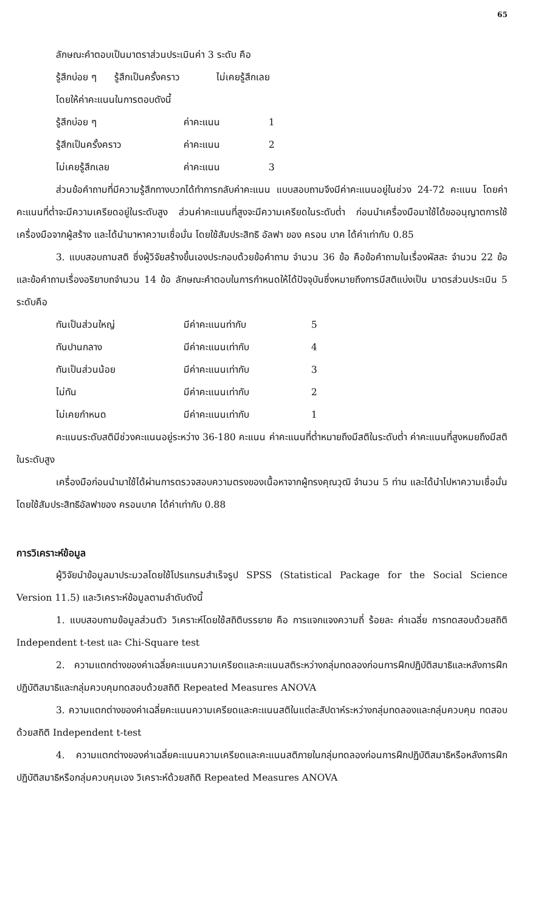65
ลักษณะคำตอบเป็นมาตราส่วนประเมินค่า 3 ระดับ คือ
รู้สึกบ่อย ๆ รู้สึกเป็นครั้งคราว ไม่เคยรู้สึกเลย
โดยให้ค่าคะแนนในการตอบดังนี้
| รู้สึกบ่อย ๆ | ค่าคะแนน | 1 |
| รู้สึกเป็นครั้งคราว | ค่าคะแนน | 2 |
| ไม่เคยรู้สึกเลย | ค่าคะแนน | 3 |
ส่วนข้อคำถามที่มีความรู้สึกทางบวกได้ทำการกลับค่าคะแนน แบบสอบถามจึงมีค่าคะแนนอยู่ในช่วง 24-72 คะแนน โดยค่าคะแนนที่ต่ำจะมีความเครียดอยู่ในระดับสูง ส่วนค่าคะแนนที่สูงจะมีความเครียดในระดับต่ำ ก่อนนำเครื่องมือมาใช้ได้ขออนุญาตการใช้เครื่องมือจากผู้สร้าง และได้นำมาหาความเชื่อมั่น โดยใช้สัมประสิทธิ อัลฟา ของ ครอน บาค ได้ค่าเท่ากับ 0.85
3. แบบสอบถามสติ ซึ่งผู้วิจัยสร้างขึ้นเองประกอบด้วยข้อคำถาม จำนวน 36 ข้อ คือข้อคำถามในเรื่องผัสสะ จำนวน 22 ข้อ และข้อคำถามเรื่องอริยาบถจำนวน 14 ข้อ ลักษณะคำตอบในการกำหนดให้ได้ปัจจุบันซึ่งหมายถึงการมีสติแบ่งเป็น มาตรส่วนประเมิน 5 ระดับคือ
| ทันเป็นส่วนใหญ่ | มีค่าคะแนนท่ากับ | 5 |
| ทันปานกลาง | มีค่าคะแนนเท่ากับ | 4 |
| ทันเป็นส่วนน้อย | มีค่าคะแนนเท่ากับ | 3 |
| ไม่ทัน | มีค่าคะแนนเท่ากับ | 2 |
| ไม่เคยกำหนด | มีค่าคะแนนเท่ากับ | 1 |
คะแนนระดับสติมีช่วงคะแนนอยู่ระหว่าง 36-180 คะแนน ค่าคะแนนที่ต่ำหมายถึงมีสติในระดับต่ำ ค่าคะแนนที่สูงหมยถึงมีสติในระดับสูง
เครื่องมือก่อนนำมาใช้ได้ผ่านการตรวจสอบความตรงของเนื้อหาจากผู้ทรงคุณวุฒิ จำนวน 5 ท่าน และได้นำไปหาความเชื่อมั่น โดยใช้สัมประสิทธิอัลฟาของ ครอนบาค ได้ค่าเท่ากับ 0.88
การวิเคราะห์ข้อมูล
ผู้วิจัยนำข้อมูลมาประมวลโดยใช้โปรแกรมสำเร็จรูป SPSS (Statistical Package for the Social Science Version 11.5) และวิเคราะห์ข้อมูลตามลำดับดังนี้
1. แบบสอบถามข้อมูลส่วนตัว วิเคราะห์โดยใช้สถิติบรรยาย คือ การแจกแจงความถี่ ร้อยละ ค่าเฉลี่ย การทดสอบด้วยสถิติ Independent t-test และ Chi-Square test
2. ความแตกต่างของค่าเฉลี่ยคะแนนความเครียดและคะแนนสติระหว่างกลุ่มทดลองก่อนการฝึกปฏิบัติสมาธิและหลังการฝึกปฏิบัติสมาธิและกลุ่มควบคุมทดสอบด้วยสถิติ Repeated Measures ANOVA
3. ความแตกต่างของค่าเฉลี่ยคะแนนความเครียดและคะแนนสติในแต่ละสัปดาห์ระหว่างกลุ่มทดลองและกลุ่มควบคุม ทดสอบด้วยสถิติ Independent t-test
4. ความแตกต่างของค่าเฉลี่ยคะแนนความเครียดและคะแนนสติภายในกลุ่มทดลองก่อนการฝึกปฏิบัติสมาธิหรือหลังการฝึกปฏิบัติสมาธิหรือกลุ่มควบคุมเอง วิเคราะห์ด้วยสถิติ Repeated Measures ANOVA